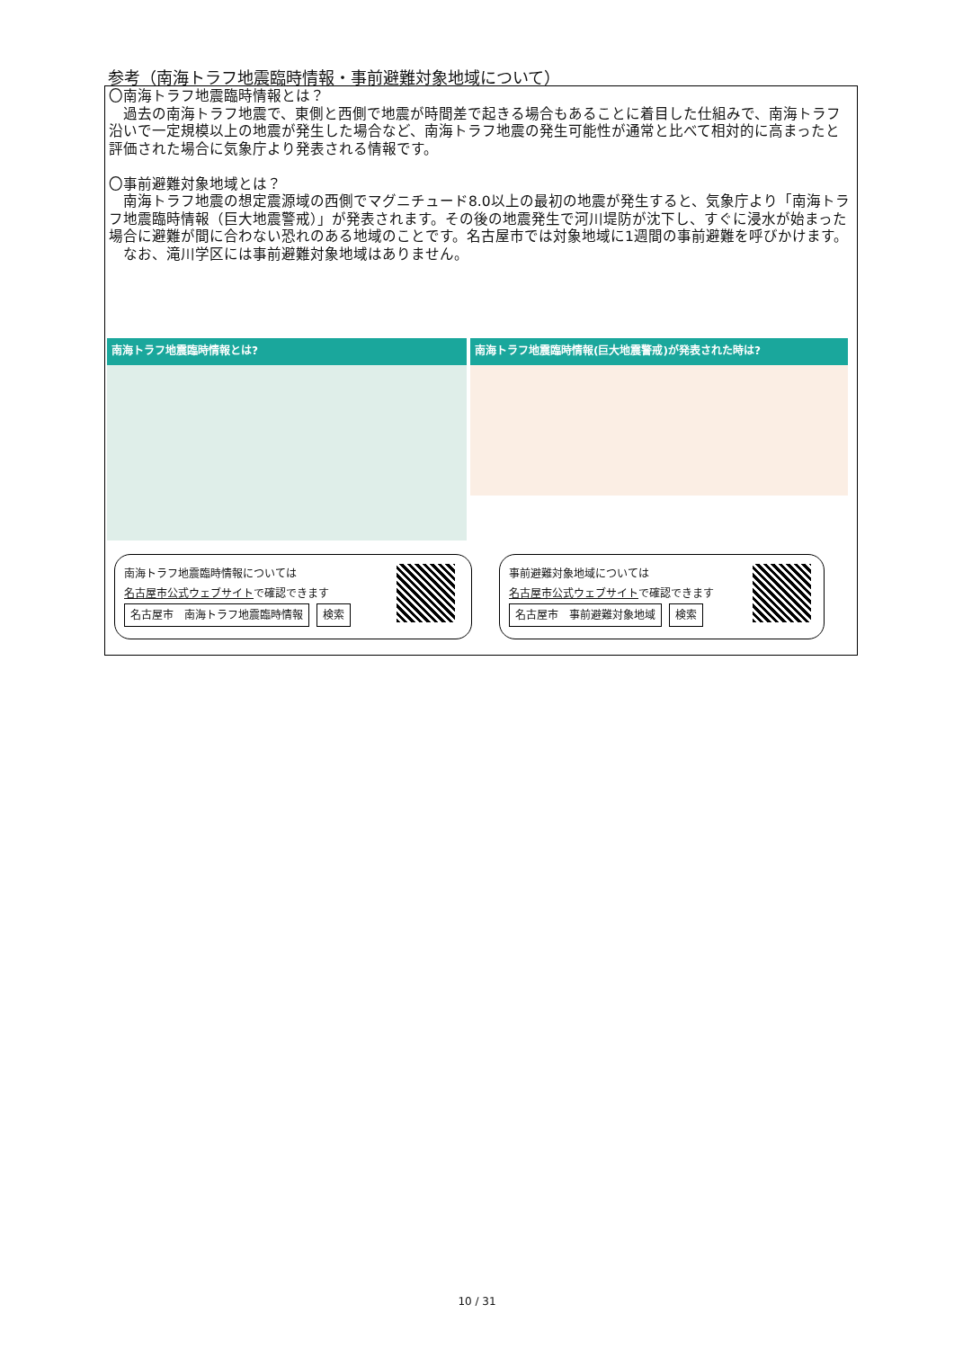参考（南海トラフ地震臨時情報・事前避難対象地域について）
〇南海トラフ地震臨時情報とは？
　過去の南海トラフ地震で、東側と西側で地震が時間差で起きる場合もあることに着目した仕組みで、南海トラフ沿いで一定規模以上の地震が発生した場合など、南海トラフ地震の発生可能性が通常と比べて相対的に高まったと評価された場合に気象庁より発表される情報です。
〇事前避難対象地域とは？
　南海トラフ地震の想定震源域の西側でマグニチュード8.0以上の最初の地震が発生すると、気象庁より「南海トラフ地震臨時情報（巨大地震警戒）」が発表されます。その後の地震発生で河川堤防が沈下し、すぐに浸水が始まった場合に避難が間に合わない恐れのある地域のことです。名古屋市では対象地域に1週間の事前避難を呼びかけます。
　なお、滝川学区には事前避難対象地域はありません。
南海トラフ地震臨時情報とは?
南海トラフ地震臨時情報(巨大地震警戒)が発表された時は?
南海トラフ地震臨時情報については
名古屋市公式ウェブサイトで確認できます
名古屋市　南海トラフ地震臨時情報 検索
事前避難対象地域については
名古屋市公式ウェブサイトで確認できます
名古屋市　事前避難対象地域 検索
10 / 31